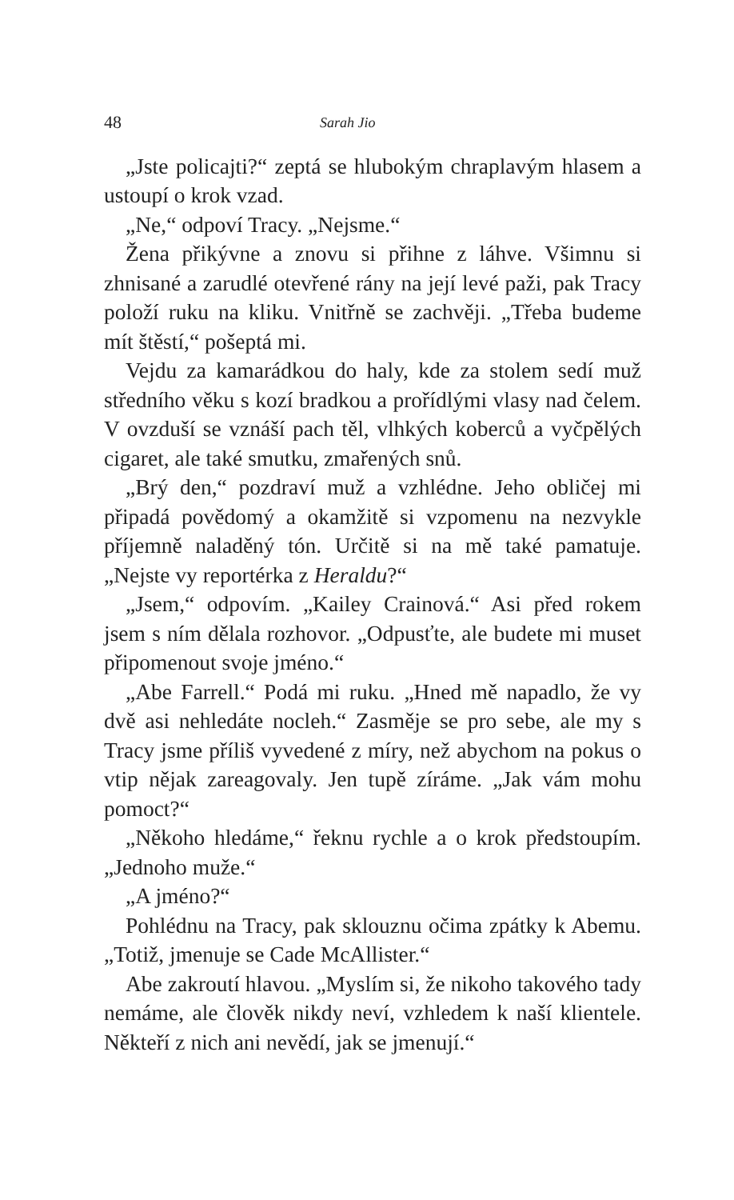48 Sarah Jio
„Jste policajti?“ zeptá se hlubokým chraplavým hlasem a ustoupí o krok vzad.
„Ne,“ odpoví Tracy. „Nejsme.“
Žena přikývne a znovu si přihne z láhve. Všimnu si zhnisané a zarudlé otevřené rány na její levé paži, pak Tracy položí ruku na kliku. Vnitřně se zachvěji. „Třeba budeme mít štěstí,“ pošeptá mi.
Vejdu za kamarádkou do haly, kde za stolem sedí muž středního věku s kozí bradkou a prořídlými vlasy nad čelem. V ovzduší se vznáší pach těl, vlhkých koberců a vyčpělých cigaret, ale také smutku, zmařených snů.
„Brý den,“ pozdraví muž a vzhlédne. Jeho obličej mi připadá povědomý a okamžitě si vzpomenu na nezvykle příjemně naladěný tón. Určitě si na mě také pamatuje. „Nejste vy reportérka z Heraldu?“
„Jsem,“ odpovím. „Kailey Crainová.“ Asi před rokem jsem s ním dělala rozhovor. „Odpusťte, ale budete mi muset připomenout svoje jméno.“
„Abe Farrell.“ Podá mi ruku. „Hned mě napadlo, že vy dvě asi nehledáte nocleh.“ Zasměje se pro sebe, ale my s Tracy jsme příliš vyvedené z míry, než abychom na pokus o vtip nějak zareagovaly. Jen tupě zíráme. „Jak vám mohu pomoct?“
„Někoho hledáme,“ řeknu rychle a o krok předstoupím. „Jednoho muže.“
„A jméno?“
Pohlédnu na Tracy, pak sklouznu očima zpátky k Abemu. „Totiž, jmenuje se Cade McAllister.“
Abe zakroutí hlavou. „Myslím si, že nikoho takového tady nemáme, ale člověk nikdy neví, vzhledem k naší klientele. Někteří z nich ani nevědí, jak se jmenují.“